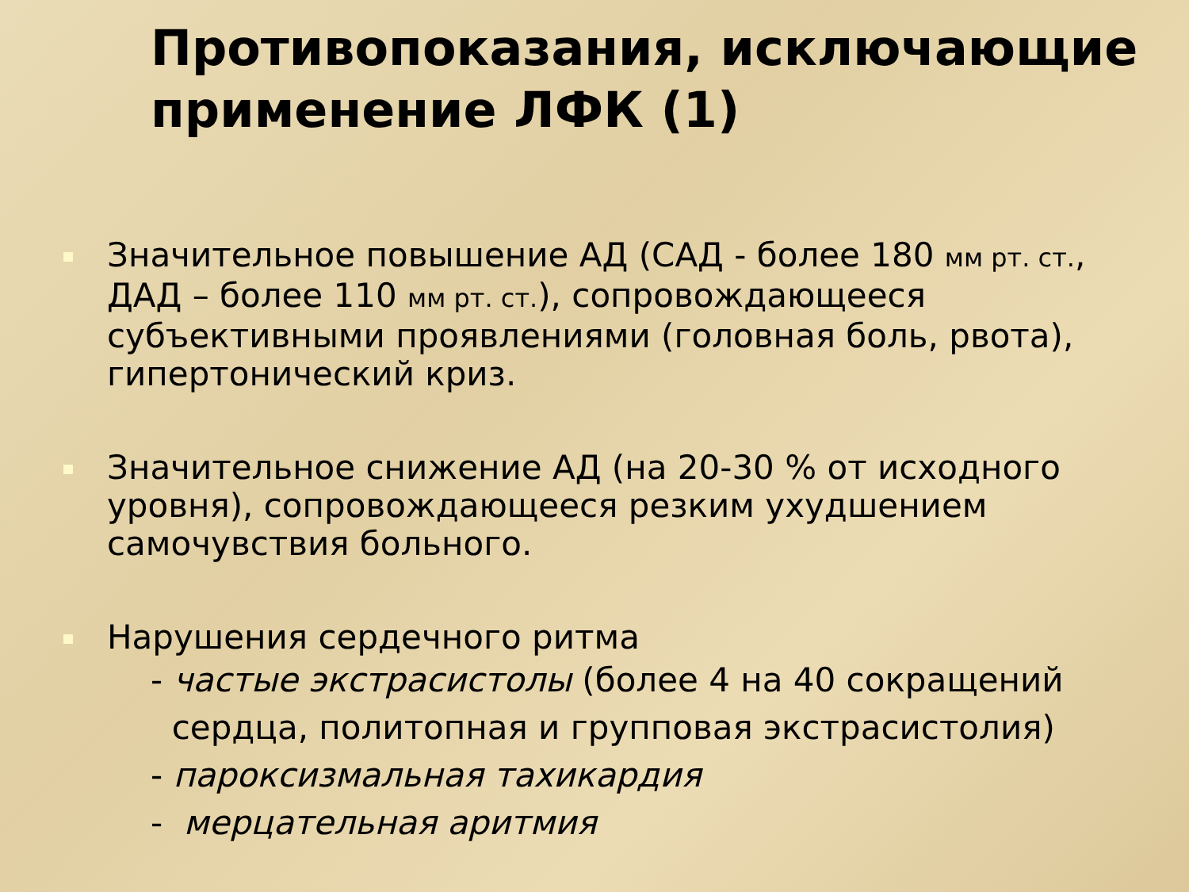Противопоказания, исключающие применение ЛФК (1)
Значительное повышение АД (САД - более 180 мм рт. ст., ДАД – более 110 мм рт. ст.), сопровождающееся субъективными проявлениями (головная боль, рвота), гипертонический криз.
Значительное снижение АД (на 20-30 % от исходного уровня), сопровождающееся резким ухудшением самочувствия больного.
Нарушения сердечного ритма
- частые экстрасистолы (более 4 на 40 сокращений
сердца, политопная и групповая экстрасистолия)
- пароксизмальная тахикардия
- мерцательная аритмия